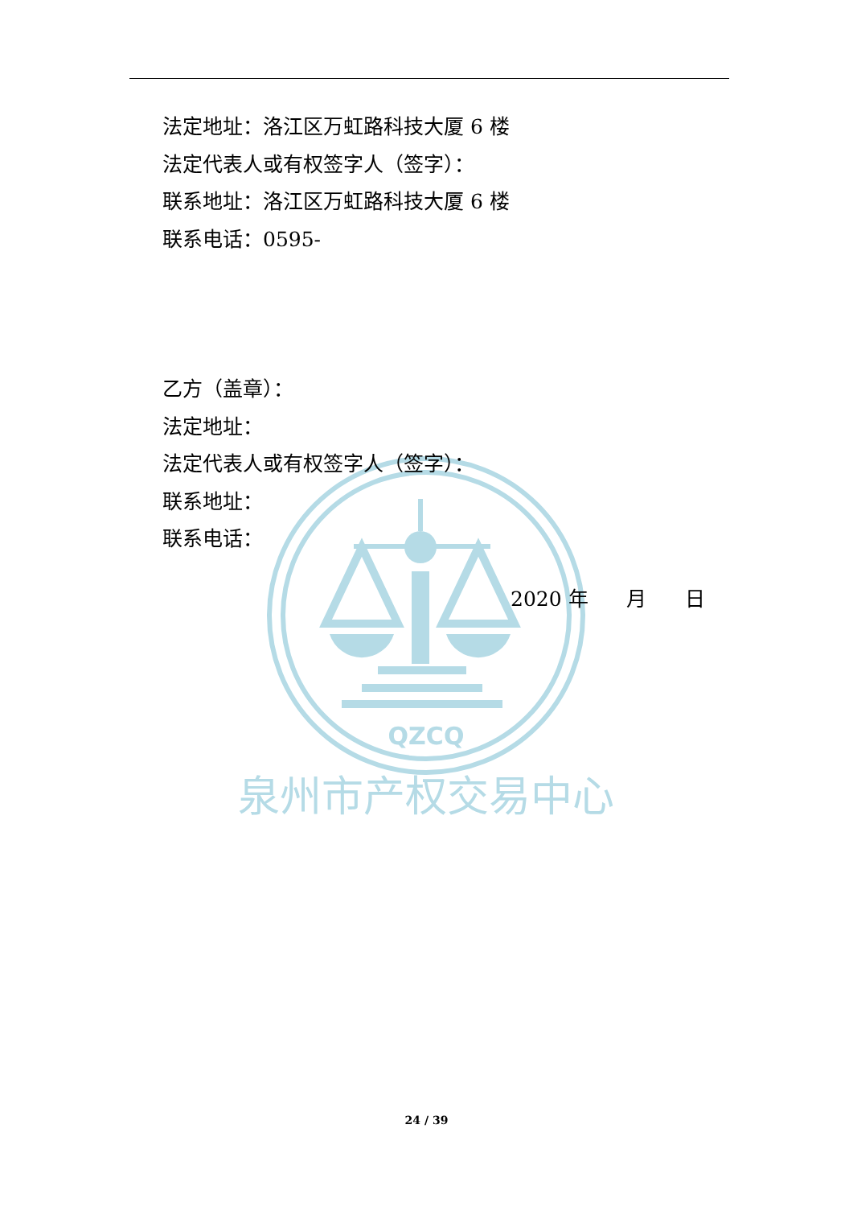QZCQ
泉州市产权交易中心
法定地址：洛江区万虹路科技大厦 6 楼
法定代表人或有权签字人（签字）：
联系地址：洛江区万虹路科技大厦 6 楼
联系电话：0595-
乙方（盖章）：
法定地址：
法定代表人或有权签字人（签字）：
联系地址：
联系电话：
2020 年 月 日
24 / 39